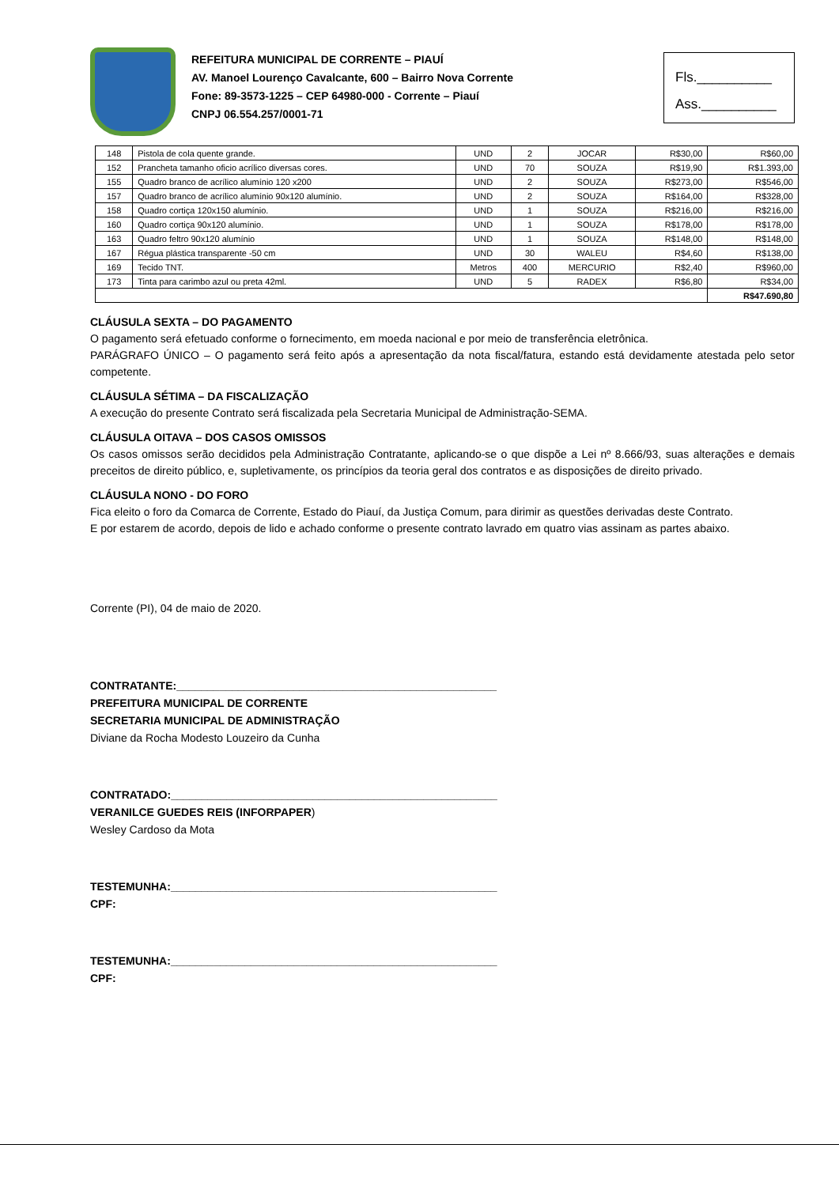REFEITURA MUNICIPAL DE CORRENTE – PIAUÍ
AV. Manoel Lourenço Cavalcante, 600 – Bairro Nova Corrente
Fone: 89-3573-1225 – CEP 64980-000 - Corrente – Piauí
CNPJ 06.554.257/0001-71
Fls.__________
Ass.__________
| 148 | Pistola de cola quente grande. | UND | 2 | JOCAR | R$30,00 | R$60,00 |
| 152 | Prancheta tamanho oficio acrílico diversas cores. | UND | 70 | SOUZA | R$19,90 | R$1.393,00 |
| 155 | Quadro branco de acrílico alumínio 120 x200 | UND | 2 | SOUZA | R$273,00 | R$546,00 |
| 157 | Quadro branco de acrílico alumínio 90x120 alumínio. | UND | 2 | SOUZA | R$164,00 | R$328,00 |
| 158 | Quadro cortiça 120x150 alumínio. | UND | 1 | SOUZA | R$216,00 | R$216,00 |
| 160 | Quadro cortiça 90x120 alumínio. | UND | 1 | SOUZA | R$178,00 | R$178,00 |
| 163 | Quadro feltro 90x120 alumínio | UND | 1 | SOUZA | R$148,00 | R$148,00 |
| 167 | Régua plástica transparente -50 cm | UND | 30 | WALEU | R$4,60 | R$138,00 |
| 169 | Tecido TNT. | Metros | 400 | MERCURIO | R$2,40 | R$960,00 |
| 173 | Tinta para carimbo azul ou preta 42ml. | UND | 5 | RADEX | R$6,80 | R$34,00 |
| | | | | | | R$47.690,80 |
CLÁUSULA SEXTA – DO PAGAMENTO
O pagamento será efetuado conforme o fornecimento, em moeda nacional e por meio de transferência eletrônica.
PARÁGRAFO ÚNICO – O pagamento será feito após a apresentação da nota fiscal/fatura, estando está devidamente atestada pelo setor competente.
CLÁUSULA SÉTIMA – DA FISCALIZAÇÃO
A execução do presente Contrato será fiscalizada pela Secretaria Municipal de Administração-SEMA.
CLÁUSULA OITAVA – DOS CASOS OMISSOS
Os casos omissos serão decididos pela Administração Contratante, aplicando-se o que dispõe a Lei nº 8.666/93, suas alterações e demais preceitos de direito público, e, supletivamente, os princípios da teoria geral dos contratos e as disposições de direito privado.
CLÁUSULA NONO - DO FORO
Fica eleito o foro da Comarca de Corrente, Estado do Piauí, da Justiça Comum, para dirimir as questões derivadas deste Contrato.
E por estarem de acordo, depois de lido e achado conforme o presente contrato lavrado em quatro vias assinam as partes abaixo.
Corrente (PI), 04 de maio de 2020.
CONTRATANTE:____________________________________________________
PREFEITURA MUNICIPAL DE CORRENTE
SECRETARIA MUNICIPAL DE ADMINISTRAÇÃO
Diviane da Rocha Modesto Louzeiro da Cunha
CONTRATADO:_____________________________________________________
VERANILCE GUEDES REIS (INFORPAPER)
Wesley Cardoso da Mota
TESTEMUNHA:_____________________________________________________
CPF:
TESTEMUNHA:_____________________________________________________
CPF: